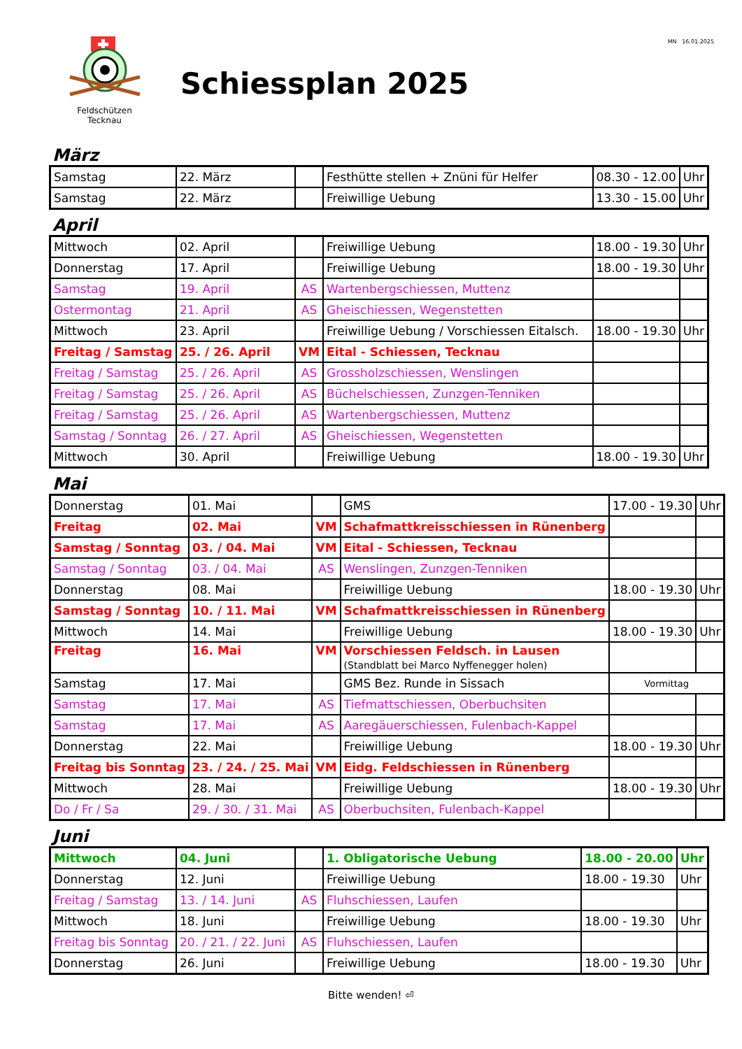Feldschützen
Tecknau
MN 16.01.2025
Schiessplan 2025
März
| Samstag | 22. März | | Festhütte stellen + Znüni für Helfer | 08.30 - 12.00 | Uhr |
| Samstag | 22. März | | Freiwillige Uebung | 13.30 - 15.00 | Uhr |
April
| Mittwoch | 02. April | | Freiwillige Uebung | 18.00 - 19.30 | Uhr |
| Donnerstag | 17. April | | Freiwillige Uebung | 18.00 - 19.30 | Uhr |
| Samstag | 19. April | AS | Wartenbergschiessen, Muttenz | | |
| Ostermontag | 21. April | AS | Gheischiessen, Wegenstetten | | |
| Mittwoch | 23. April | | Freiwillige Uebung / Vorschiessen Eitalsch. | 18.00 - 19.30 | Uhr |
| Freitag / Samstag | 25. / 26. April | VM | Eital - Schiessen, Tecknau | | |
| Freitag / Samstag | 25. / 26. April | AS | Grossholzschiessen, Wenslingen | | |
| Freitag / Samstag | 25. / 26. April | AS | Büchelschiessen, Zunzgen-Tenniken | | |
| Freitag / Samstag | 25. / 26. April | AS | Wartenbergschiessen, Muttenz | | |
| Samstag / Sonntag | 26. / 27. April | AS | Gheischiessen, Wegenstetten | | |
| Mittwoch | 30. April | | Freiwillige Uebung | 18.00 - 19.30 | Uhr |
Mai
| Donnerstag | 01. Mai | | GMS | 17.00 - 19.30 | Uhr |
| Freitag | 02. Mai | VM | Schafmattkreisschiessen in Rünenberg | | |
| Samstag / Sonntag | 03. / 04. Mai | VM | Eital - Schiessen, Tecknau | | |
| Samstag / Sonntag | 03. / 04. Mai | AS | Wenslingen, Zunzgen-Tenniken | | |
| Donnerstag | 08. Mai | | Freiwillige Uebung | 18.00 - 19.30 | Uhr |
| Samstag / Sonntag | 10. / 11. Mai | VM | Schafmattkreisschiessen in Rünenberg | | |
| Mittwoch | 14. Mai | | Freiwillige Uebung | 18.00 - 19.30 | Uhr |
| Freitag | 16. Mai | VM | Vorschiessen Feldsch. in Lausen (Standblatt bei Marco Nyffenegger holen) | | |
| Samstag | 17. Mai | | GMS Bez. Runde in Sissach | Vormittag | |
| Samstag | 17. Mai | AS | Tiefmattschiessen, Oberbuchsiten | | |
| Samstag | 17. Mai | AS | Aaregäuerschiessen, Fulenbach-Kappel | | |
| Donnerstag | 22. Mai | | Freiwillige Uebung | 18.00 - 19.30 | Uhr |
| Freitag bis Sonntag | 23. / 24. / 25. Mai | VM | Eidg. Feldschiessen in Rünenberg | | |
| Mittwoch | 28. Mai | | Freiwillige Uebung | 18.00 - 19.30 | Uhr |
| Do / Fr / Sa | 29. / 30. / 31. Mai | AS | Oberbuchsiten, Fulenbach-Kappel | | |
Juni
| Mittwoch | 04. Juni | | 1. Obligatorische Uebung | 18.00 - 20.00 | Uhr |
| Donnerstag | 12. Juni | | Freiwillige Uebung | 18.00 - 19.30 | Uhr |
| Freitag / Samstag | 13. / 14. Juni | AS | Fluhschiessen, Laufen | | |
| Mittwoch | 18. Juni | | Freiwillige Uebung | 18.00 - 19.30 | Uhr |
| Freitag bis Sonntag | 20. / 21. / 22. Juni | AS | Fluhschiessen, Laufen | | |
| Donnerstag | 26. Juni | | Freiwillige Uebung | 18.00 - 19.30 | Uhr |
Bitte wenden! ⏎